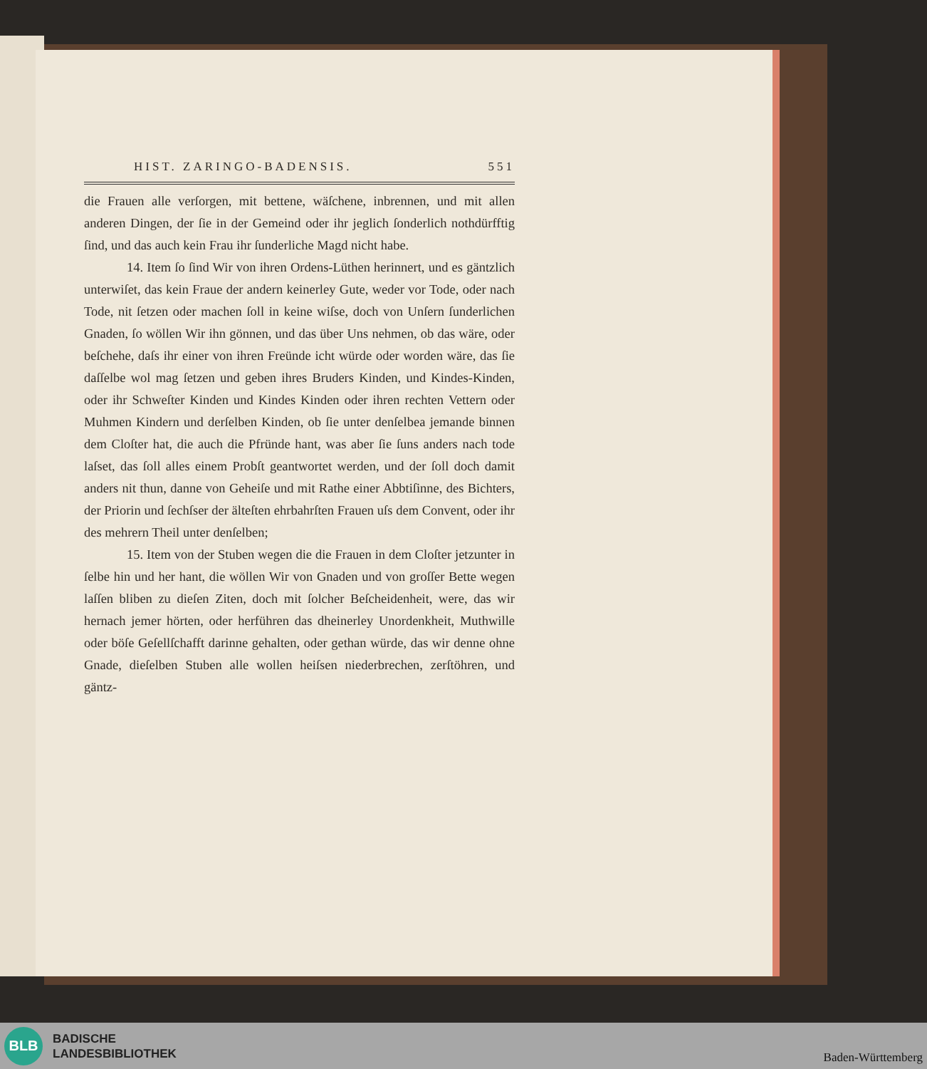HIST. ZARINGO-BADENSIS. 551
die Frauen alle verſorgen, mit bettene, wäſchene, inbrennen, und mit allen anderen Dingen, der ſie in der Gemeind oder ihr jeglich ſonderlich nothdürfftig ſind, und das auch kein Frau ihr ſunderliche Magd nicht habe.
14. Item ſo ſind Wir von ihren Ordens-Lüthen herinnert, und es gäntzlich unterwiſet, das kein Fraue der andern keinerley Gute, weder vor Tode, oder nach Tode, nit ſetzen oder machen ſoll in keine wiſse, doch von Unſern ſunderlichen Gnaden, ſo wöllen Wir ihn gönnen, und das über Uns nehmen, ob das wäre, oder beſchehe, daſs ihr einer von ihren Freünde icht würde oder worden wäre, das ſie daſſelbe wol mag ſetzen und geben ihres Bruders Kinden, und Kindes-Kinden, oder ihr Schweſter Kinden und Kindes Kinden oder ihren rechten Vettern oder Muhmen Kindern und derſelben Kinden, ob ſie unter denſelbea jemande binnen dem Cloſter hat, die auch die Pfründe hant, was aber ſie ſuns anders nach tode laſset, das ſoll alles einem Probſt geantwortet werden, und der ſoll doch damit anders nit thun, danne von Geheiſe und mit Rathe einer Abbtiſinne, des Bichters, der Priorin und ſechſser der älteſten ehrbahrſten Frauen uſs dem Convent, oder ihr des mehrern Theil unter denſelben;
15. Item von der Stuben wegen die die Frauen in dem Cloſter jetzunter in ſelbe hin und her hant, die wöllen Wir von Gnaden und von groſſer Bette wegen laſſen bliben zu dieſen Ziten, doch mit ſolcher Beſcheidenheit, were, das wir hernach jemer hörten, oder herführen das dheinerley Unordenkheit, Muthwille oder böſe Geſellſchafft darinne gehalten, oder gethan würde, das wir denne ohne Gnade, dieſelben Stuben alle wollen heiſsen niederbrechen, zerſtöhren, und gäntz-
BLB
BADISCHE
LANDESBIBLIOTHEK
Baden-Württemberg